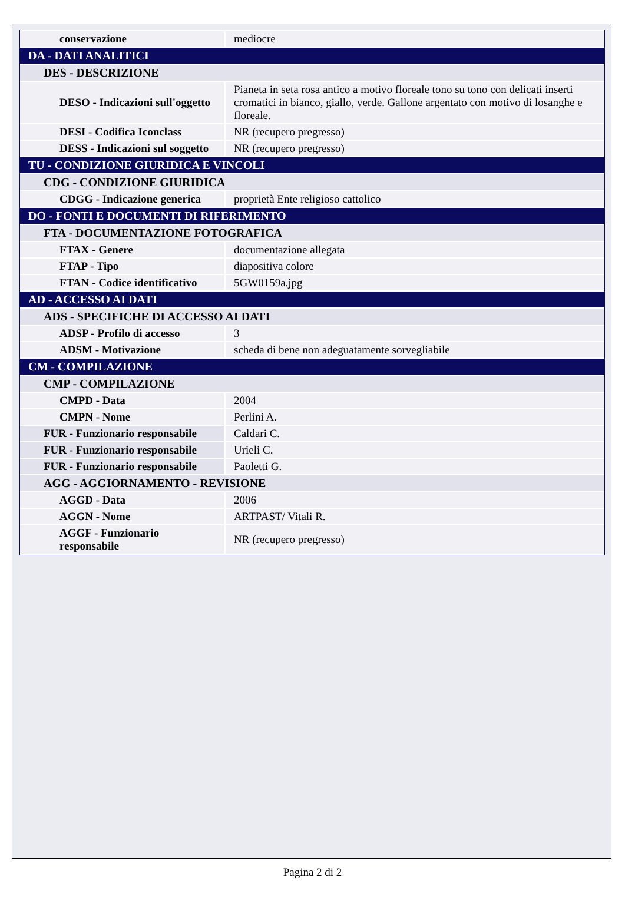| conservazione | mediocre |
| DA - DATI ANALITICI | |
| DES - DESCRIZIONE | |
| DESO - Indicazioni sull'oggetto | Pianeta in seta rosa antico a motivo floreale tono su tono con delicati inserti cromatici in bianco, giallo, verde. Gallone argentato con motivo di losanghe e floreale. |
| DESI - Codifica Iconclass | NR (recupero pregresso) |
| DESS - Indicazioni sul soggetto | NR (recupero pregresso) |
| TU - CONDIZIONE GIURIDICA E VINCOLI | |
| CDG - CONDIZIONE GIURIDICA | |
| CDGG - Indicazione generica | proprietà Ente religioso cattolico |
| DO - FONTI E DOCUMENTI DI RIFERIMENTO | |
| FTA - DOCUMENTAZIONE FOTOGRAFICA | |
| FTAX - Genere | documentazione allegata |
| FTAP - Tipo | diapositiva colore |
| FTAN - Codice identificativo | 5GW0159a.jpg |
| AD - ACCESSO AI DATI | |
| ADS - SPECIFICHE DI ACCESSO AI DATI | |
| ADSP - Profilo di accesso | 3 |
| ADSM - Motivazione | scheda di bene non adeguatamente sorvegliabile |
| CM - COMPILAZIONE | |
| CMP - COMPILAZIONE | |
| CMPD - Data | 2004 |
| CMPN - Nome | Perlini A. |
| FUR - Funzionario responsabile | Caldari C. |
| FUR - Funzionario responsabile | Urieli C. |
| FUR - Funzionario responsabile | Paoletti G. |
| AGG - AGGIORNAMENTO - REVISIONE | |
| AGGD - Data | 2006 |
| AGGN - Nome | ARTPAST/ Vitali R. |
| AGGF - Funzionario responsabile | NR (recupero pregresso) |
Pagina 2 di 2